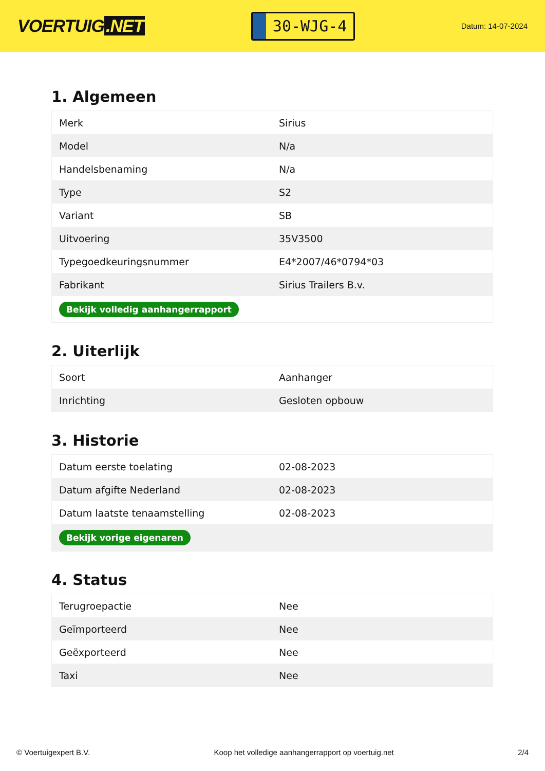VOERTUIG.NET
30-WJG-4
Datum: 14-07-2024
1. Algemeen
| Merk | Sirius |
| Model | N/a |
| Handelsbenaming | N/a |
| Type | S2 |
| Variant | SB |
| Uitvoering | 35V3500 |
| Typegoedkeuringsnummer | E4*2007/46*0794*03 |
| Fabrikant | Sirius Trailers B.v. |
| Bekijk volledig aanhangerrapport | |
2. Uiterlijk
| Soort | Aanhanger |
| Inrichting | Gesloten opbouw |
3. Historie
| Datum eerste toelating | 02-08-2023 |
| Datum afgifte Nederland | 02-08-2023 |
| Datum laatste tenaamstelling | 02-08-2023 |
| Bekijk vorige eigenaren | |
4. Status
| Terugroepactie | Nee |
| Geïmporteerd | Nee |
| Geëxporteerd | Nee |
| Taxi | Nee |
© Voertuigexpert B.V. Koop het volledige aanhangerrapport op voertuig.net 2/4